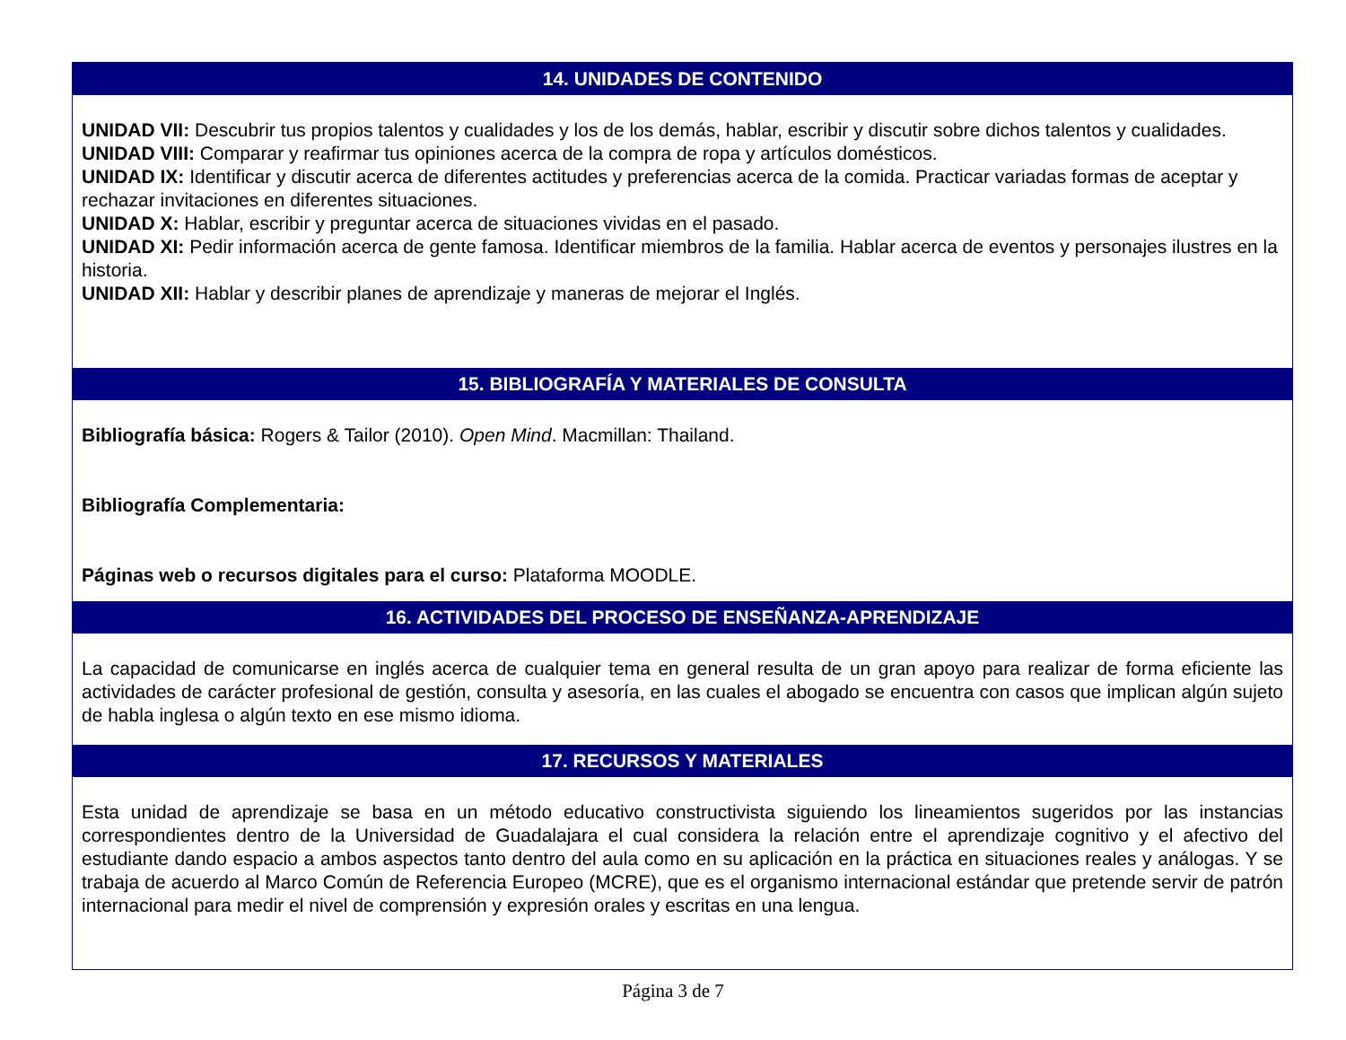| 14. UNIDADES DE CONTENIDO |
| --- |
| UNIDAD VII: Descubrir tus propios talentos y cualidades y los de los demás, hablar, escribir y discutir sobre dichos talentos y cualidades. UNIDAD VIII: Comparar y reafirmar tus opiniones acerca de la compra de ropa y artículos domésticos. UNIDAD IX: Identificar y discutir acerca de diferentes actitudes y preferencias acerca de la comida. Practicar variadas formas de aceptar y rechazar invitaciones en diferentes situaciones. UNIDAD X: Hablar, escribir y preguntar acerca de situaciones vividas en el pasado. UNIDAD XI: Pedir información acerca de gente famosa. Identificar miembros de la familia. Hablar acerca de eventos y personajes ilustres en la historia. UNIDAD XII: Hablar y describir planes de aprendizaje y maneras de mejorar el Inglés. |
| 15. BIBLIOGRAFÍA Y MATERIALES DE CONSULTA |
| Bibliografía básica: Rogers & Tailor (2010). Open Mind . Macmillan: Thailand. Bibliografía Complementaria: Páginas web o recursos digitales para el curso: Plataforma MOODLE. |
| 16. ACTIVIDADES DEL PROCESO DE ENSEÑANZA-APRENDIZAJE |
| La capacidad de comunicarse en inglés acerca de cualquier tema en general resulta de un gran apoyo para realizar de forma eficiente las actividades de carácter profesional de gestión, consulta y asesoría, en las cuales el abogado se encuentra con casos que implican algún sujeto de habla inglesa o algún texto en ese mismo idioma. |
| 17. RECURSOS Y MATERIALES |
| Esta unidad de aprendizaje se basa en un método educativo constructivista siguiendo los lineamientos sugeridos por las instancias correspondientes dentro de la Universidad de Guadalajara el cual considera la relación entre el aprendizaje cognitivo y el afectivo del estudiante dando espacio a ambos aspectos tanto dentro del aula como en su aplicación en la práctica en situaciones reales y análogas. Y se trabaja de acuerdo al Marco Común de Referencia Europeo (MCRE), que es el organismo internacional estándar que pretende servir de patrón internacional para medir el nivel de comprensión y expresión orales y escritas en una lengua. |
Página 3 de 7